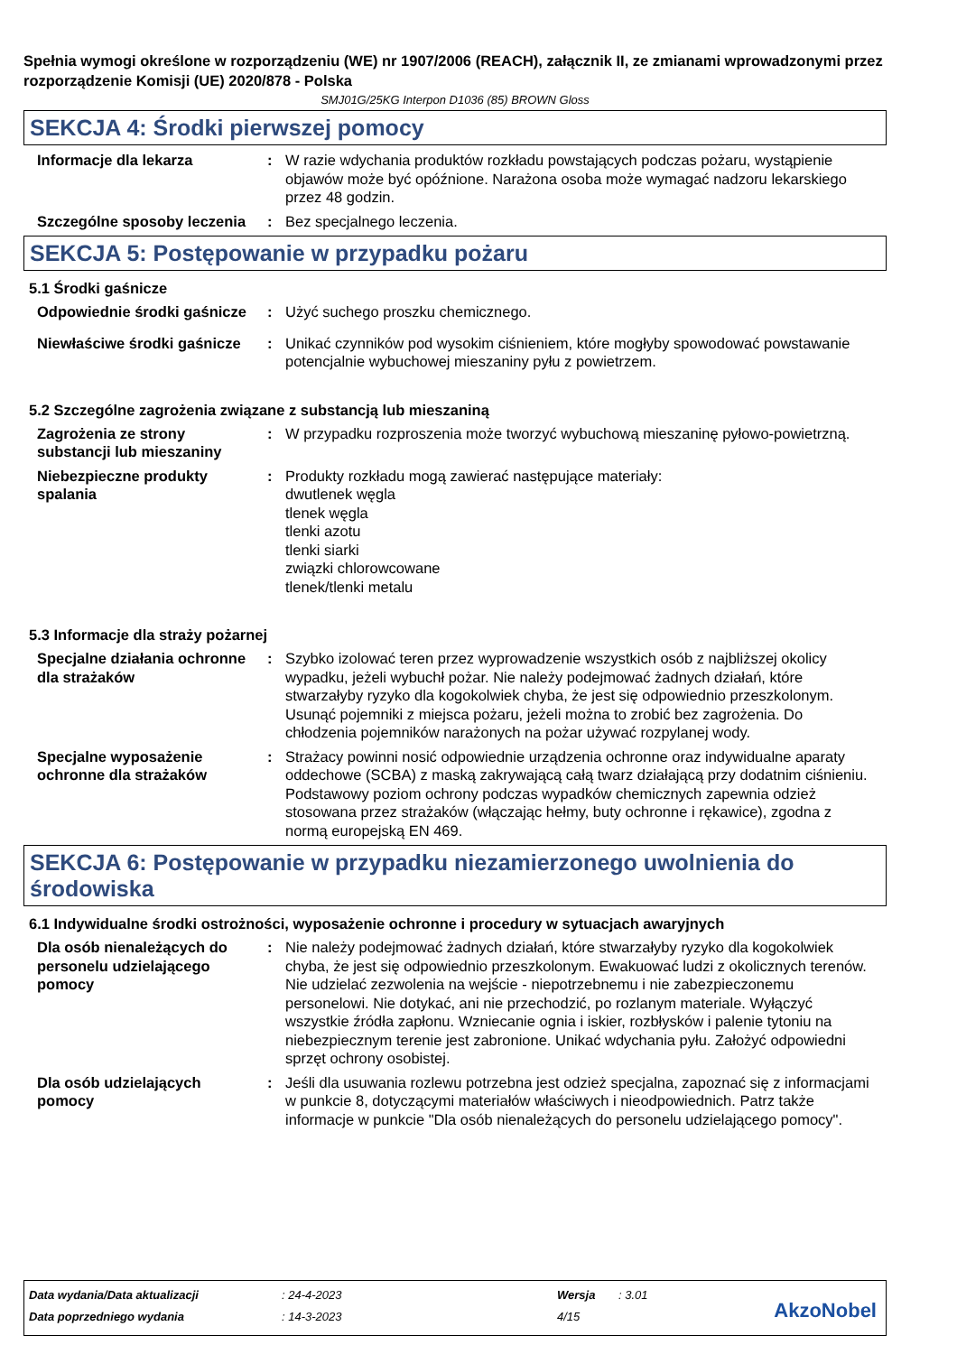Spełnia wymogi określone w rozporządzeniu (WE) nr 1907/2006 (REACH), załącznik II, ze zmianami wprowadzonymi przez rozporządzenie Komisji (UE) 2020/878 - Polska
SMJ01G/25KG Interpon D1036 (85) BROWN Gloss
SEKCJA 4: Środki pierwszej pomocy
Informacje dla lekarza : W razie wdychania produktów rozkładu powstających podczas pożaru, wystąpienie objawów może być opóźnione. Narażona osoba może wymagać nadzoru lekarskiego przez 48 godzin.
Szczególne sposoby leczenia
: Bez specjalnego leczenia.
SEKCJA 5: Postępowanie w przypadku pożaru
5.1 Środki gaśnicze
Odpowiednie środki gaśnicze
: Użyć suchego proszku chemicznego.
Niewłaściwe środki gaśnicze
: Unikać czynników pod wysokim ciśnieniem, które mogłyby spowodować powstawanie potencjalnie wybuchowej mieszaniny pyłu z powietrzem.
5.2 Szczególne zagrożenia związane z substancją lub mieszaniną
Zagrożenia ze strony substancji lub mieszaniny
: W przypadku rozproszenia może tworzyć wybuchową mieszaninę pyłowo-powietrzną.
Niebezpieczne produkty spalania
: Produkty rozkładu mogą zawierać następujące materiały:
dwutlenek węgla
tlenek węgla
tlenki azotu
tlenki siarki
związki chlorowcowane
tlenek/tlenki metalu
5.3 Informacje dla straży pożarnej
Specjalne działania ochronne dla strażaków
: Szybko izolować teren przez wyprowadzenie wszystkich osób z najbliższej okolicy wypadku, jeżeli wybuchł pożar. Nie należy podejmować żadnych działań, które stwarzałyby ryzyko dla kogokolwiek chyba, że jest się odpowiednio przeszkolonym. Usunąć pojemniki z miejsca pożaru, jeżeli można to zrobić bez zagrożenia. Do chłodzenia pojemników narażonych na pożar używać rozpylanej wody.
Specjalne wyposażenie ochronne dla strażaków
: Strażacy powinni nosić odpowiednie urządzenia ochronne oraz indywidualne aparaty oddechowe (SCBA) z maską zakrywającą całą twarz działającą przy dodatnim ciśnieniu. Podstawowy poziom ochrony podczas wypadków chemicznych zapewnia odzież stosowana przez strażaków (włączając hełmy, buty ochronne i rękawice), zgodna z normą europejską EN 469.
SEKCJA 6: Postępowanie w przypadku niezamierzonego uwolnienia do środowiska
6.1 Indywidualne środki ostrożności, wyposażenie ochronne i procedury w sytuacjach awaryjnych
Dla osób nienależących do personelu udzielającego pomocy
: Nie należy podejmować żadnych działań, które stwarzałyby ryzyko dla kogokolwiek chyba, że jest się odpowiednio przeszkolonym. Ewakuować ludzi z okolicznych terenów. Nie udzielać zezwolenia na wejście - niepotrzebnemu i nie zabezpieczonemu personelowi. Nie dotykać, ani nie przechodzić, po rozlanym materiale. Wyłączyć wszystkie źródła zapłonu. Wzniecanie ognia i iskier, rozbłysków i palenie tytoniu na niebezpiecznym terenie jest zabronione. Unikać wdychania pyłu. Założyć odpowiedni sprzęt ochrony osobistej.
Dla osób udzielających pomocy
: Jeśli dla usuwania rozlewu potrzebna jest odzież specjalna, zapoznać się z informacjami w punkcie 8, dotyczącymi materiałów właściwych i nieodpowiednich. Patrz także informacje w punkcie "Dla osób nienależących do personelu udzielającego pomocy".
| Data wydania/Data aktualizacji | : 24-4-2023 | Wersja | : 3.01 |
| Data poprzedniego wydania | : 14-3-2023 | 4/15 | |
AkzoNobel